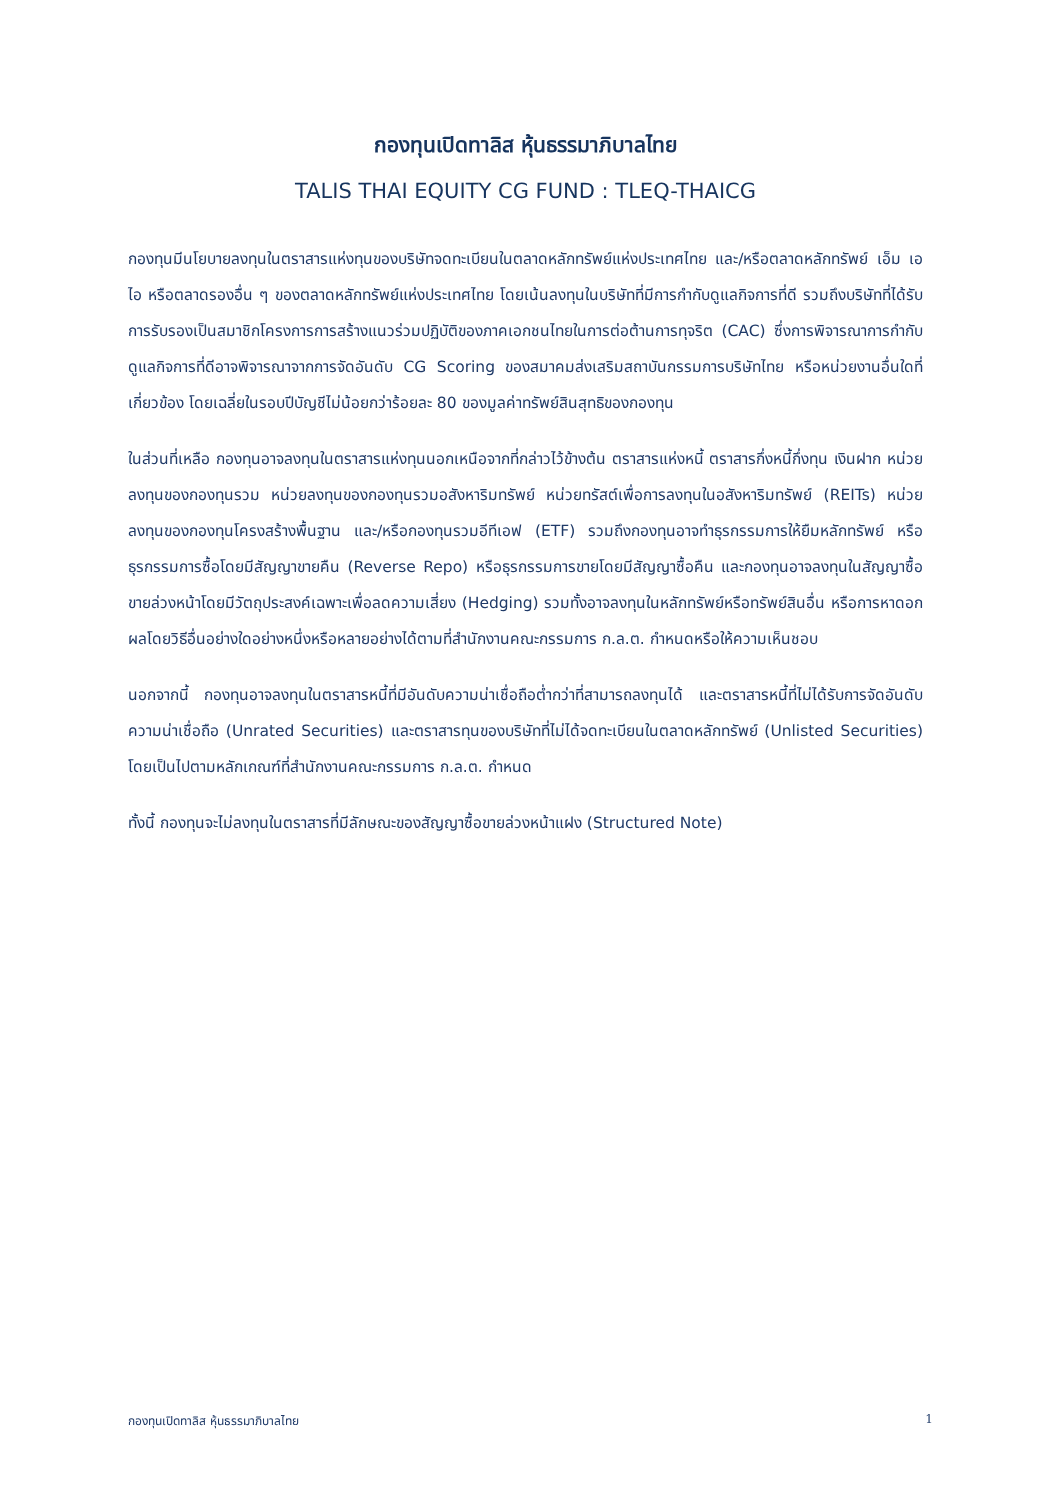กองทุนเปิดทาลิส หุ้นธรรมาภิบาลไทย
TALIS THAI EQUITY CG FUND : TLEQ-THAICG
กองทุนมีนโยบายลงทุนในตราสารแห่งทุนของบริษัทจดทะเบียนในตลาดหลักทรัพย์แห่งประเทศไทย และ/หรือตลาดหลักทรัพย์ เอ็ม เอ ไอ หรือตลาดรองอื่น ๆ ของตลาดหลักทรัพย์แห่งประเทศไทย โดยเน้นลงทุนในบริษัทที่มีการกำกับดูแลกิจการที่ดี รวมถึงบริษัทที่ได้รับการรับรองเป็นสมาชิกโครงการการสร้างแนวร่วมปฏิบัติของภาคเอกชนไทยในการต่อต้านการทุจริต (CAC) ซึ่งการพิจารณาการกำกับดูแลกิจการที่ดีอาจพิจารณาจากการจัดอันดับ CG Scoring ของสมาคมส่งเสริมสถาบันกรรมการบริษัทไทย หรือหน่วยงานอื่นใดที่เกี่ยวข้อง โดยเฉลี่ยในรอบปีบัญชีไม่น้อยกว่าร้อยละ 80 ของมูลค่าทรัพย์สินสุทธิของกองทุน
ในส่วนที่เหลือ กองทุนอาจลงทุนในตราสารแห่งทุนนอกเหนือจากที่กล่าวไว้ข้างต้น ตราสารแห่งหนี้ ตราสารกึ่งหนี้กึ่งทุน เงินฝาก หน่วยลงทุนของกองทุนรวม หน่วยลงทุนของกองทุนรวมอสังหาริมทรัพย์ หน่วยทรัสต์เพื่อการลงทุนในอสังหาริมทรัพย์ (REITs) หน่วยลงทุนของกองทุนโครงสร้างพื้นฐาน และ/หรือกองทุนรวมอีทีเอฟ (ETF) รวมถึงกองทุนอาจทำธุรกรรมการให้ยืมหลักทรัพย์ หรือธุรกรรมการซื้อโดยมีสัญญาขายคืน (Reverse Repo) หรือธุรกรรมการขายโดยมีสัญญาซื้อคืน และกองทุนอาจลงทุนในสัญญาซื้อขายล่วงหน้าโดยมีวัตถุประสงค์เฉพาะเพื่อลดความเสี่ยง (Hedging) รวมทั้งอาจลงทุนในหลักทรัพย์หรือทรัพย์สินอื่น หรือการหาดอกผลโดยวิธีอื่นอย่างใดอย่างหนึ่งหรือหลายอย่างได้ตามที่สำนักงานคณะกรรมการ ก.ล.ต. กำหนดหรือให้ความเห็นชอบ
นอกจากนี้ กองทุนอาจลงทุนในตราสารหนี้ที่มีอันดับความน่าเชื่อถือต่ำกว่าที่สามารถลงทุนได้ และตราสารหนี้ที่ไม่ได้รับการจัดอันดับความน่าเชื่อถือ (Unrated Securities) และตราสารทุนของบริษัทที่ไม่ได้จดทะเบียนในตลาดหลักทรัพย์ (Unlisted Securities) โดยเป็นไปตามหลักเกณฑ์ที่สำนักงานคณะกรรมการ ก.ล.ต. กำหนด
ทั้งนี้ กองทุนจะไม่ลงทุนในตราสารที่มีลักษณะของสัญญาซื้อขายล่วงหน้าแฝง (Structured Note)
กองทุนเปิดทาลิส หุ้นธรรมาภิบาลไทย 1